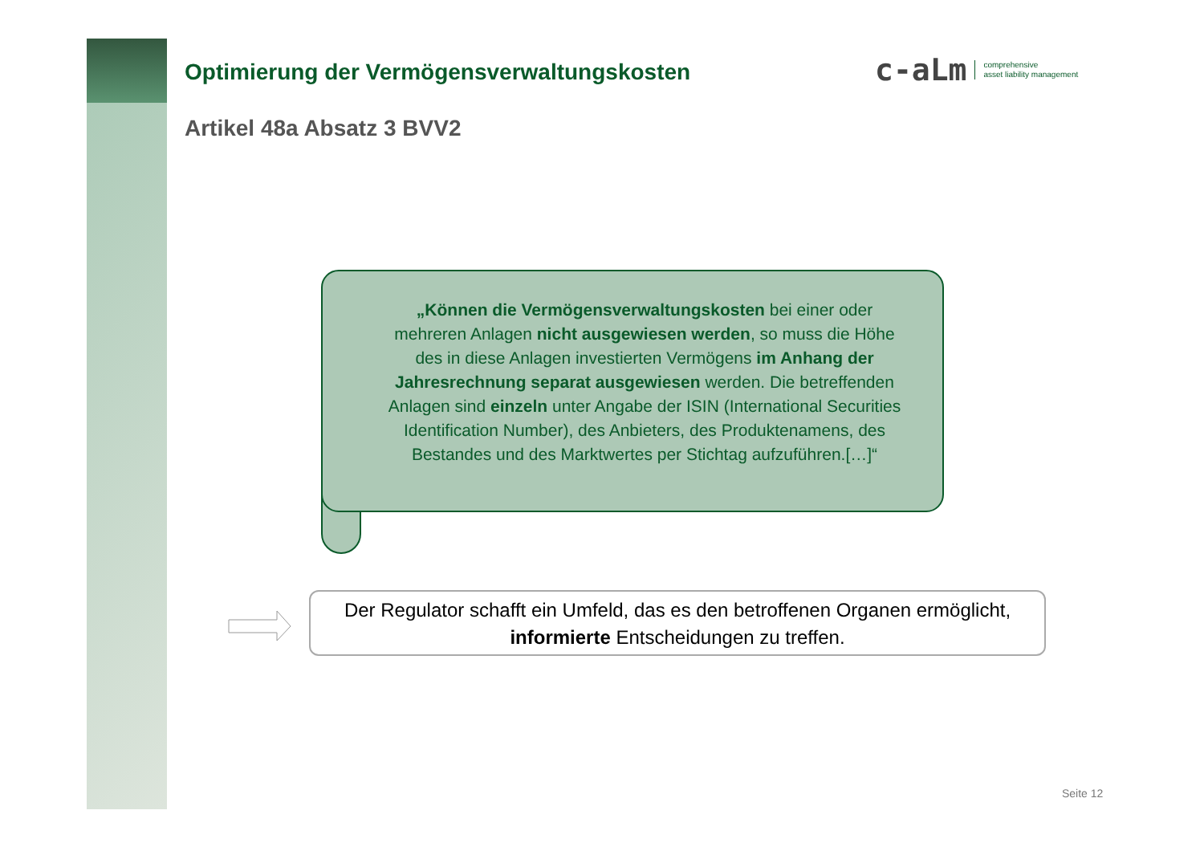Optimierung der Vermögensverwaltungskosten
Artikel 48a Absatz 3 BVV2
c-aLm comprehensive
asset liability management
„Können die Vermögensverwaltungskosten bei einer oder mehreren Anlagen nicht ausgewiesen werden, so muss die Höhe des in diese Anlagen investierten Vermögens im Anhang der Jahresrechnung separat ausgewiesen werden. Die betreffenden Anlagen sind einzeln unter Angabe der ISIN (International Securities Identification Number), des Anbieters, des Produktenamens, des Bestandes und des Marktwertes per Stichtag aufzuführen.[…]“
Der Regulator schafft ein Umfeld, das es den betroffenen Organen ermöglicht, informierte Entscheidungen zu treffen.
Seite 12